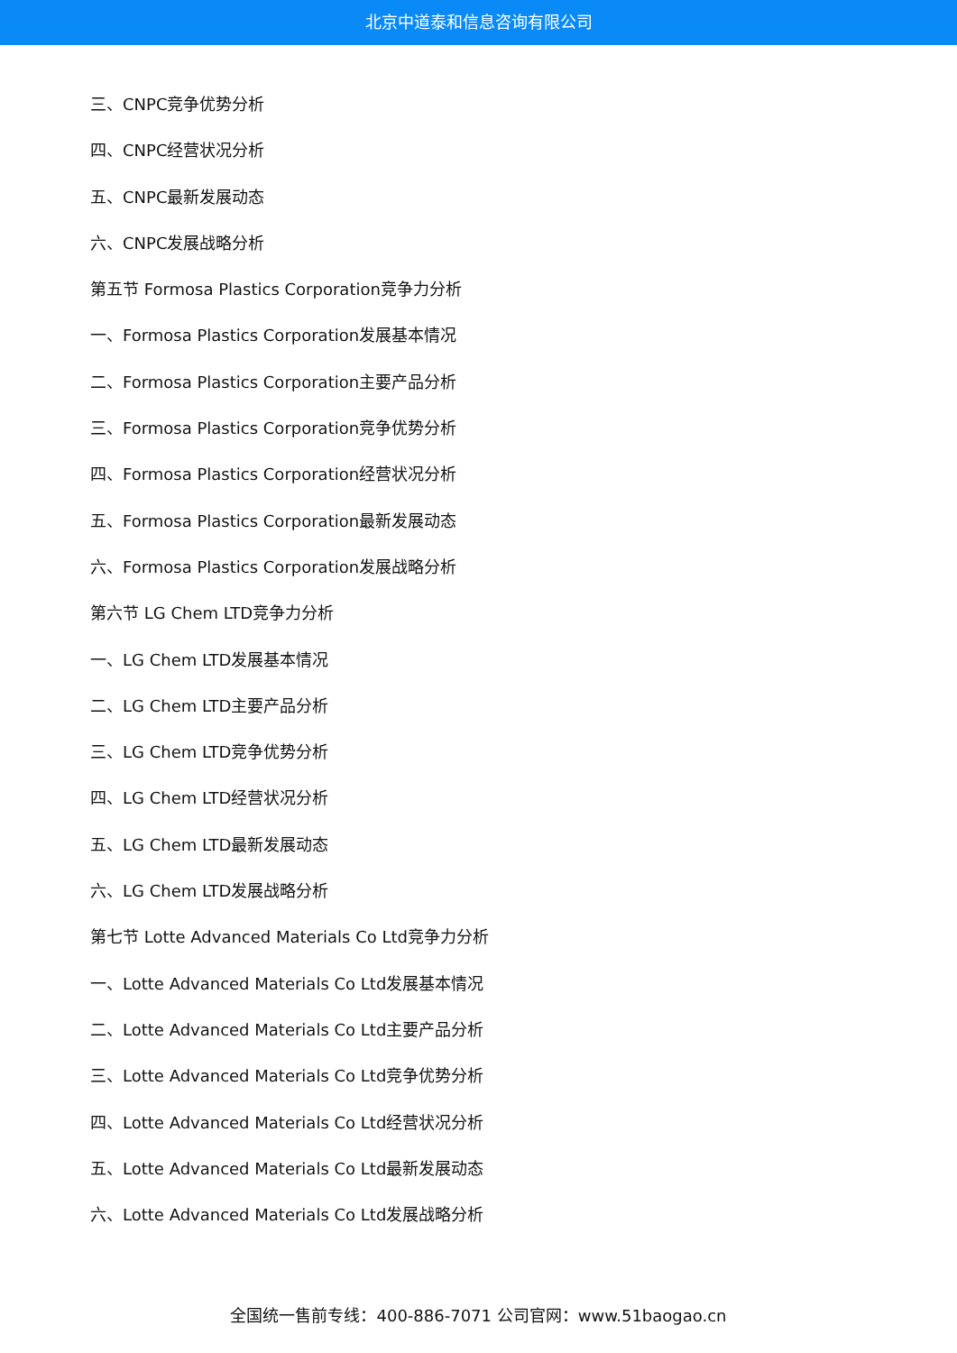北京中道泰和信息咨询有限公司
三、CNPC竞争优势分析
四、CNPC经营状况分析
五、CNPC最新发展动态
六、CNPC发展战略分析
第五节 Formosa Plastics Corporation竞争力分析
一、Formosa Plastics Corporation发展基本情况
二、Formosa Plastics Corporation主要产品分析
三、Formosa Plastics Corporation竞争优势分析
四、Formosa Plastics Corporation经营状况分析
五、Formosa Plastics Corporation最新发展动态
六、Formosa Plastics Corporation发展战略分析
第六节 LG Chem LTD竞争力分析
一、LG Chem LTD发展基本情况
二、LG Chem LTD主要产品分析
三、LG Chem LTD竞争优势分析
四、LG Chem LTD经营状况分析
五、LG Chem LTD最新发展动态
六、LG Chem LTD发展战略分析
第七节 Lotte Advanced Materials Co Ltd竞争力分析
一、Lotte Advanced Materials Co Ltd发展基本情况
二、Lotte Advanced Materials Co Ltd主要产品分析
三、Lotte Advanced Materials Co Ltd竞争优势分析
四、Lotte Advanced Materials Co Ltd经营状况分析
五、Lotte Advanced Materials Co Ltd最新发展动态
六、Lotte Advanced Materials Co Ltd发展战略分析
全国统一售前专线：400-886-7071 公司官网：www.51baogao.cn